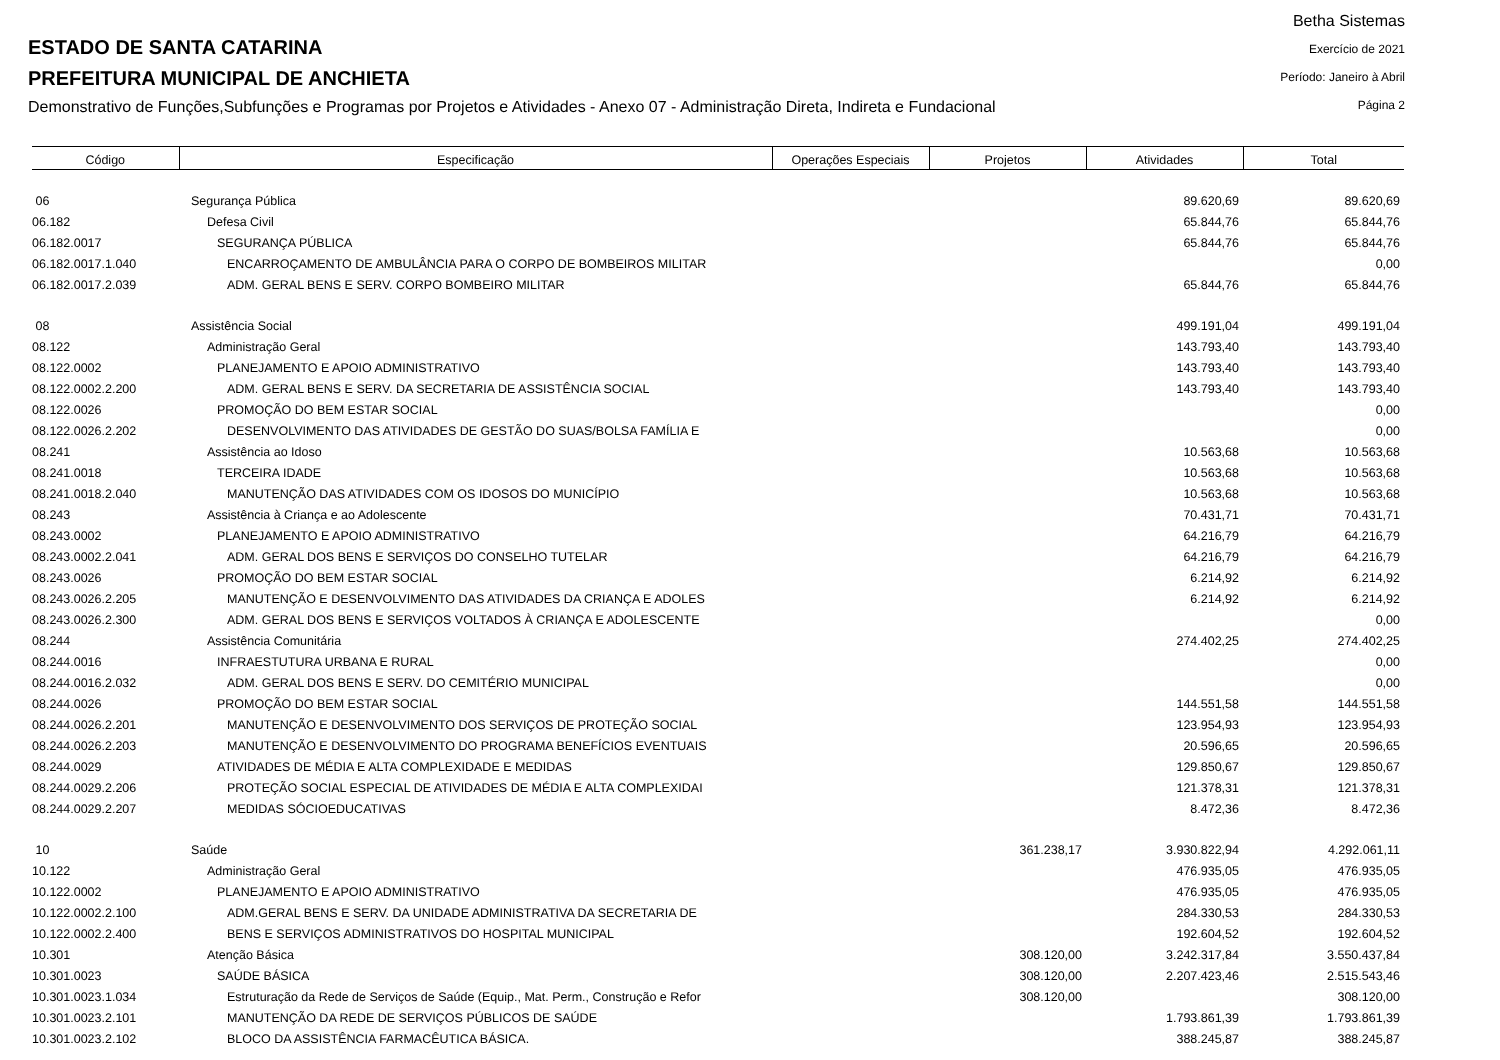ESTADO DE SANTA CATARINA
PREFEITURA MUNICIPAL DE ANCHIETA
Demonstrativo de Funções,Subfunções e Programas por Projetos e Atividades - Anexo 07 - Administração Direta, Indireta e Fundacional
Betha Sistemas
Exercício de 2021
Período: Janeiro à Abril
Página 2
| Código | Especificação | Operações Especiais | Projetos | Atividades | Total |
| --- | --- | --- | --- | --- | --- |
| 06 | Segurança Pública | | | 89.620,69 | 89.620,69 |
| 06.182 | Defesa Civil | | | 65.844,76 | 65.844,76 |
| 06.182.0017 | SEGURANÇA PÚBLICA | | | 65.844,76 | 65.844,76 |
| 06.182.0017.1.040 | ENCARROÇAMENTO DE AMBULÂNCIA PARA O CORPO DE BOMBEIROS MILITAR | | | | 0,00 |
| 06.182.0017.2.039 | ADM. GERAL BENS E SERV. CORPO BOMBEIRO MILITAR | | | 65.844,76 | 65.844,76 |
| 08 | Assistência Social | | | 499.191,04 | 499.191,04 |
| 08.122 | Administração Geral | | | 143.793,40 | 143.793,40 |
| 08.122.0002 | PLANEJAMENTO E APOIO ADMINISTRATIVO | | | 143.793,40 | 143.793,40 |
| 08.122.0002.2.200 | ADM. GERAL BENS E SERV. DA SECRETARIA DE ASSISTÊNCIA SOCIAL | | | 143.793,40 | 143.793,40 |
| 08.122.0026 | PROMOÇÃO DO BEM ESTAR SOCIAL | | | | 0,00 |
| 08.122.0026.2.202 | DESENVOLVIMENTO DAS ATIVIDADES DE GESTÃO DO SUAS/BOLSA FAMÍLIA E | | | | 0,00 |
| 08.241 | Assistência ao Idoso | | | 10.563,68 | 10.563,68 |
| 08.241.0018 | TERCEIRA IDADE | | | 10.563,68 | 10.563,68 |
| 08.241.0018.2.040 | MANUTENÇÃO DAS ATIVIDADES COM OS IDOSOS DO MUNICÍPIO | | | 10.563,68 | 10.563,68 |
| 08.243 | Assistência à Criança e ao Adolescente | | | 70.431,71 | 70.431,71 |
| 08.243.0002 | PLANEJAMENTO E APOIO ADMINISTRATIVO | | | 64.216,79 | 64.216,79 |
| 08.243.0002.2.041 | ADM. GERAL DOS BENS E SERVIÇOS DO CONSELHO TUTELAR | | | 64.216,79 | 64.216,79 |
| 08.243.0026 | PROMOÇÃO DO BEM ESTAR SOCIAL | | | 6.214,92 | 6.214,92 |
| 08.243.0026.2.205 | MANUTENÇÃO E DESENVOLVIMENTO DAS ATIVIDADES DA CRIANÇA E ADOLES | | | 6.214,92 | 6.214,92 |
| 08.243.0026.2.300 | ADM. GERAL DOS BENS E SERVIÇOS VOLTADOS À CRIANÇA E ADOLESCENTE | | | | 0,00 |
| 08.244 | Assistência Comunitária | | | 274.402,25 | 274.402,25 |
| 08.244.0016 | INFRAESTUTURA URBANA E RURAL | | | | 0,00 |
| 08.244.0016.2.032 | ADM. GERAL DOS BENS E SERV. DO CEMITÉRIO MUNICIPAL | | | | 0,00 |
| 08.244.0026 | PROMOÇÃO DO BEM ESTAR SOCIAL | | | 144.551,58 | 144.551,58 |
| 08.244.0026.2.201 | MANUTENÇÃO E DESENVOLVIMENTO DOS SERVIÇOS DE PROTEÇÃO SOCIAL | | | 123.954,93 | 123.954,93 |
| 08.244.0026.2.203 | MANUTENÇÃO E DESENVOLVIMENTO DO PROGRAMA BENEFÍCIOS EVENTUAIS | | | 20.596,65 | 20.596,65 |
| 08.244.0029 | ATIVIDADES DE MÉDIA E ALTA COMPLEXIDADE E MEDIDAS | | | 129.850,67 | 129.850,67 |
| 08.244.0029.2.206 | PROTEÇÃO SOCIAL ESPECIAL DE ATIVIDADES DE MÉDIA E ALTA COMPLEXIDAI | | | 121.378,31 | 121.378,31 |
| 08.244.0029.2.207 | MEDIDAS SÓCIOEDUCATIVAS | | | 8.472,36 | 8.472,36 |
| 10 | Saúde | | 361.238,17 | 3.930.822,94 | 4.292.061,11 |
| 10.122 | Administração Geral | | | 476.935,05 | 476.935,05 |
| 10.122.0002 | PLANEJAMENTO E APOIO ADMINISTRATIVO | | | 476.935,05 | 476.935,05 |
| 10.122.0002.2.100 | ADM.GERAL BENS E SERV. DA UNIDADE ADMINISTRATIVA DA SECRETARIA DE | | | 284.330,53 | 284.330,53 |
| 10.122.0002.2.400 | BENS E SERVIÇOS ADMINISTRATIVOS DO HOSPITAL MUNICIPAL | | | 192.604,52 | 192.604,52 |
| 10.301 | Atenção Básica | | 308.120,00 | 3.242.317,84 | 3.550.437,84 |
| 10.301.0023 | SAÚDE BÁSICA | | 308.120,00 | 2.207.423,46 | 2.515.543,46 |
| 10.301.0023.1.034 | Estruturação da Rede de Serviços de Saúde (Equip., Mat. Perm., Construção e Refor | | 308.120,00 | | 308.120,00 |
| 10.301.0023.2.101 | MANUTENÇÃO DA REDE DE SERVIÇOS PÚBLICOS DE SAÚDE | | | 1.793.861,39 | 1.793.861,39 |
| 10.301.0023.2.102 | BLOCO DA ASSISTÊNCIA FARMACÊUTICA BÁSICA. | | | 388.245,87 | 388.245,87 |